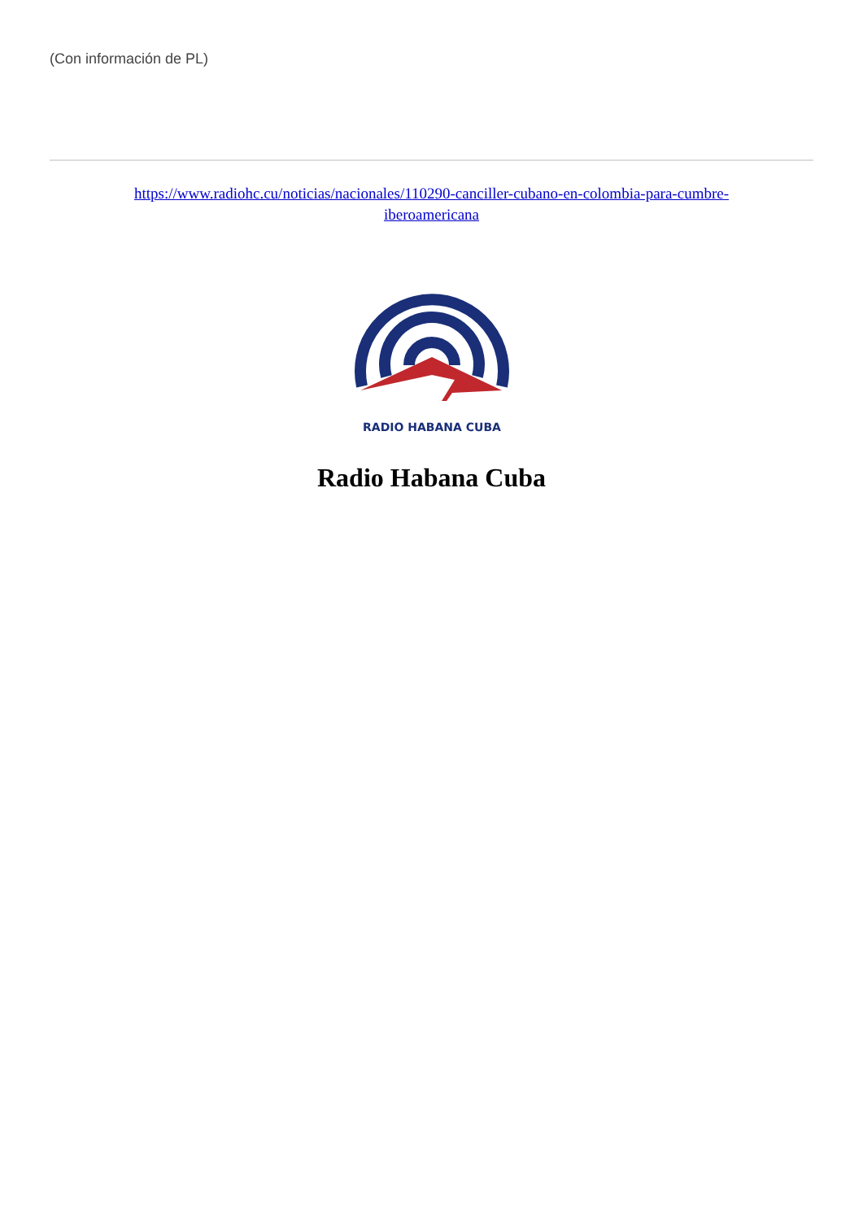(Con información de PL)
https://www.radiohc.cu/noticias/nacionales/110290-canciller-cubano-en-colombia-para-cumbre-
iberoamericana
RADIO HABANA CUBA
Radio Habana Cuba